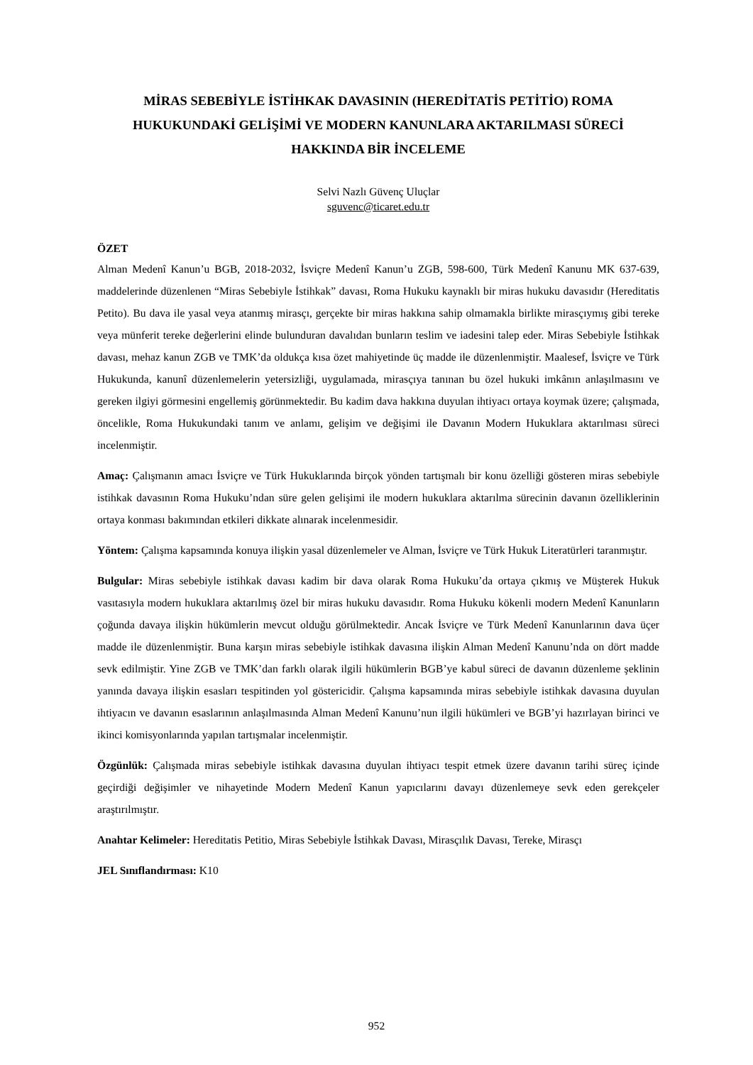MİRAS SEBEBİYLE İSTİHKAK DAVASININ (HEREDİTATİS PETİTİO) ROMA HUKUKUNDAKİ GELİŞİMİ VE MODERN KANUNLARA AKTARILMASI SÜRECİ HAKKINDA BİR İNCELEME
Selvi Nazlı Güvenç Uluçlar
sguvenc@ticaret.edu.tr
ÖZET
Alman Medenî Kanun’u BGB, 2018-2032, İsviçre Medenî Kanun’u ZGB, 598-600, Türk Medenî Kanunu MK 637-639, maddelerinde düzenlenen “Miras Sebebiyle İstihkak” davası, Roma Hukuku kaynaklı bir miras hukuku davasıdır (Hereditatis Petito). Bu dava ile yasal veya atanmış mirasçı, gerçekte bir miras hakkına sahip olmamakla birlikte mirasçıymış gibi tereke veya münferit tereke değerlerini elinde bulunduran davalıdan bunların teslim ve iadesini talep eder. Miras Sebebiyle İstihkak davası, mehaz kanun ZGB ve TMK’da oldukça kısa özet mahiyetinde üç madde ile düzenlenmiştir. Maalesef, İsviçre ve Türk Hukukunda, kanunî düzenlemelerin yetersizliği, uygulamada, mirasçıya tanınan bu özel hukuki imkânın anlaşılmasını ve gereken ilgiyi görmesini engellemiş görünmektedir. Bu kadim dava hakkına duyulan ihtiyacı ortaya koymak üzere; çalışmada, öncelikle, Roma Hukukundaki tanım ve anlamı, gelişim ve değişimi ile Davanın Modern Hukuklara aktarılması süreci incelenmiştir.
Amaç: Çalışmanın amacı İsviçre ve Türk Hukuklarında birçok yönden tartışmalı bir konu özelliği gösteren miras sebebiyle istihkak davasının Roma Hukuku’ndan süre gelen gelişimi ile modern hukuklara aktarılma sürecinin davanın özelliklerinin ortaya konması bakımından etkileri dikkate alınarak incelenmesidir.
Yöntem: Çalışma kapsamında konuya ilişkin yasal düzenlemeler ve Alman, İsviçre ve Türk Hukuk Literatürleri taranmıştır.
Bulgular: Miras sebebiyle istihkak davası kadim bir dava olarak Roma Hukuku’da ortaya çıkmış ve Müşterek Hukuk vasıtasıyla modern hukuklara aktarılmış özel bir miras hukuku davasıdır. Roma Hukuku kökenli modern Medenî Kanunların çoğunda davaya ilişkin hükümlerin mevcut olduğu görülmektedir. Ancak İsviçre ve Türk Medenî Kanunlarının dava üçer madde ile düzenlenmiştir. Buna karşın miras sebebiyle istihkak davasına ilişkin Alman Medenî Kanunu’nda on dört madde sevk edilmiştir. Yine ZGB ve TMK’dan farklı olarak ilgili hükümlerin BGB’ye kabul süreci de davanın düzenleme şeklinin yanında davaya ilişkin esasları tespitinden yol göstericidir. Çalışma kapsamında miras sebebiyle istihkak davasına duyulan ihtiyacın ve davanın esaslarının anlaşılmasında Alman Medenî Kanunu’nun ilgili hükümleri ve BGB’yi hazırlayan birinci ve ikinci komisyonlarında yapılan tartışmalar incelenmiştir.
Özgünlük: Çalışmada miras sebebiyle istihkak davasına duyulan ihtiyacı tespit etmek üzere davanın tarihi süreç içinde geçirdiği değişimler ve nihayetinde Modern Medenî Kanun yapıcılarını davayı düzenlemeye sevk eden gerekçeler araştırılmıştır.
Anahtar Kelimeler: Hereditatis Petitio, Miras Sebebiyle İstihkak Davası, Mirasçılık Davası, Tereke, Mirasçı
JEL Sınıflandırması: K10
952